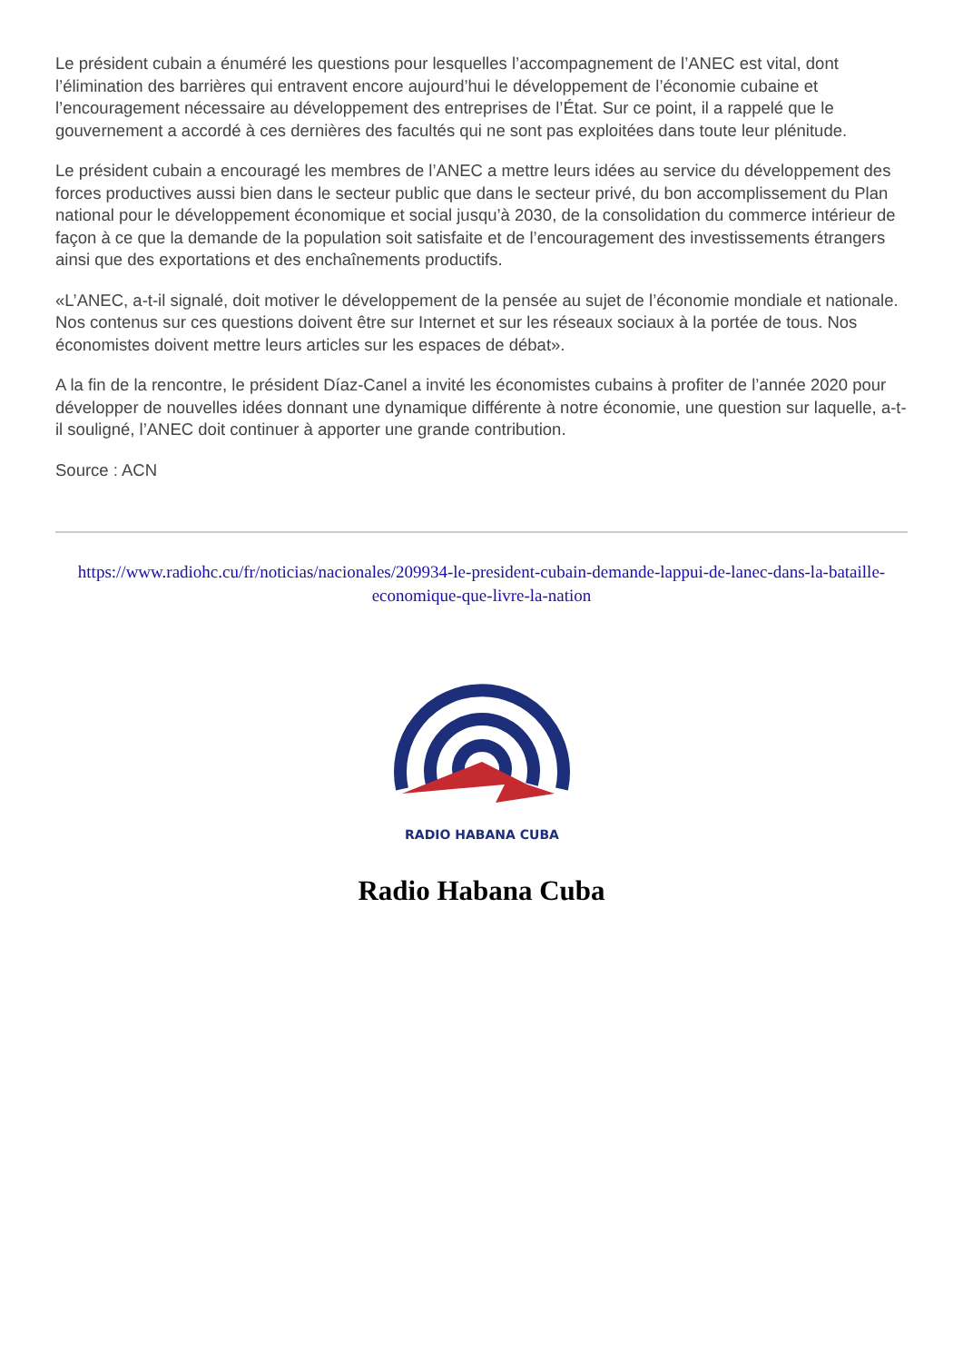Le président cubain a énuméré les questions pour lesquelles l’accompagnement de l’ANEC est vital, dont l’élimination des barrières qui entravent encore aujourd’hui le développement de l’économie cubaine et l’encouragement nécessaire au développement des entreprises de l’État. Sur ce point, il a rappelé que le gouvernement a accordé à ces dernières des facultés qui ne sont pas exploitées dans toute leur plénitude.
Le président cubain a encouragé les membres de l’ANEC a mettre leurs idées au service du développement des forces productives aussi bien dans le secteur public que dans le secteur privé, du bon accomplissement du Plan national pour le développement économique et social jusqu’à 2030, de la consolidation du commerce intérieur de façon à ce que la demande de la population soit satisfaite et de l’encouragement des investissements étrangers ainsi que des exportations et des enchaînements productifs.
«L’ANEC, a-t-il signalé, doit motiver le développement de la pensée au sujet de l’économie mondiale et nationale. Nos contenus sur ces questions doivent être sur Internet et sur les réseaux sociaux à la portée de tous. Nos économistes doivent mettre leurs articles sur les espaces de débat».
A la fin de la rencontre, le président Díaz-Canel a invité les économistes cubains à profiter de l’année 2020 pour développer de nouvelles idées donnant une dynamique différente à notre économie, une question sur laquelle, a-t-il souligné, l’ANEC doit continuer à apporter une grande contribution.
Source : ACN
https://www.radiohc.cu/fr/noticias/nacionales/209934-le-president-cubain-demande-lappui-de-lanec-dans-la-bataille-economique-que-livre-la-nation
RADIO HABANA CUBA
Radio Habana Cuba